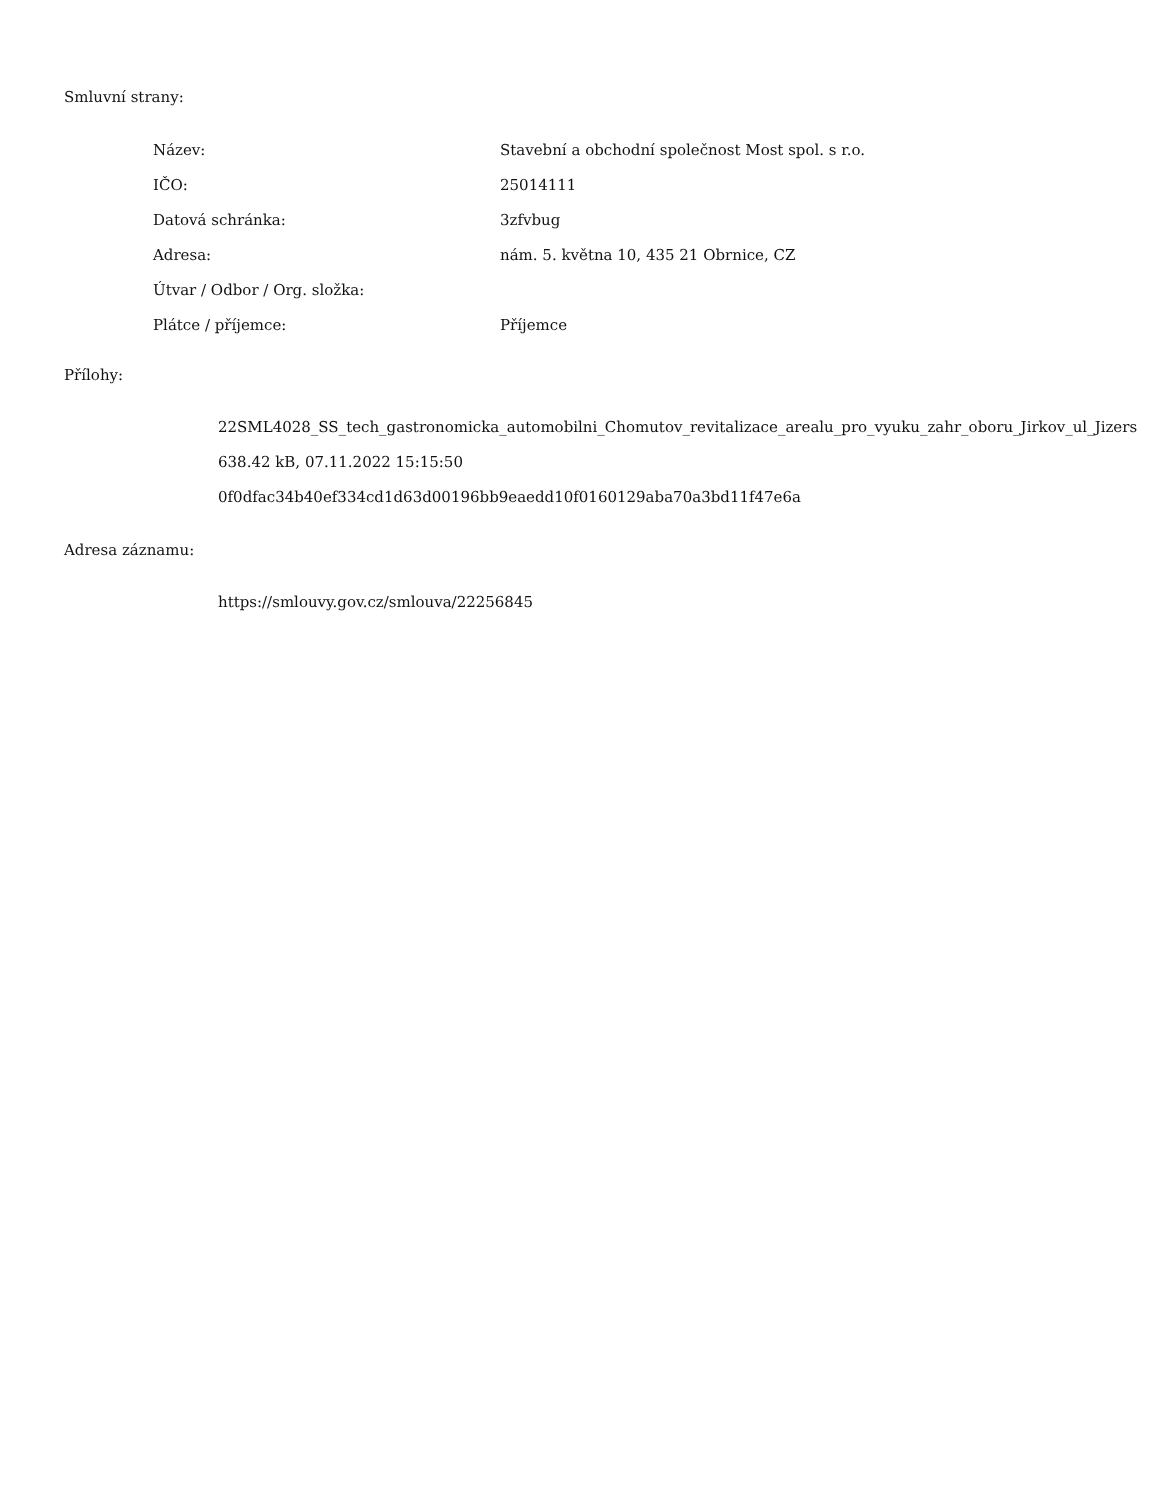Smluvní strany:
| Název: | Stavební a obchodní společnost Most spol. s r.o. |
| IČO: | 25014111 |
| Datová schránka: | 3zfvbug |
| Adresa: | nám. 5. května 10, 435 21 Obrnice, CZ |
| Útvar / Odbor / Org. složka: | |
| Plátce / příjemce: | Příjemce |
Přílohy:
22SML4028_SS_tech_gastronomicka_automobilni_Chomutov_revitalizace_arealu_pro_vyuku_zahr_oboru_Jirkov_ul_Jizers
638.42 kB, 07.11.2022 15:15:50
0f0dfac34b40ef334cd1d63d00196bb9eaedd10f0160129aba70a3bd11f47e6a
Adresa záznamu:
https://smlouvy.gov.cz/smlouva/22256845